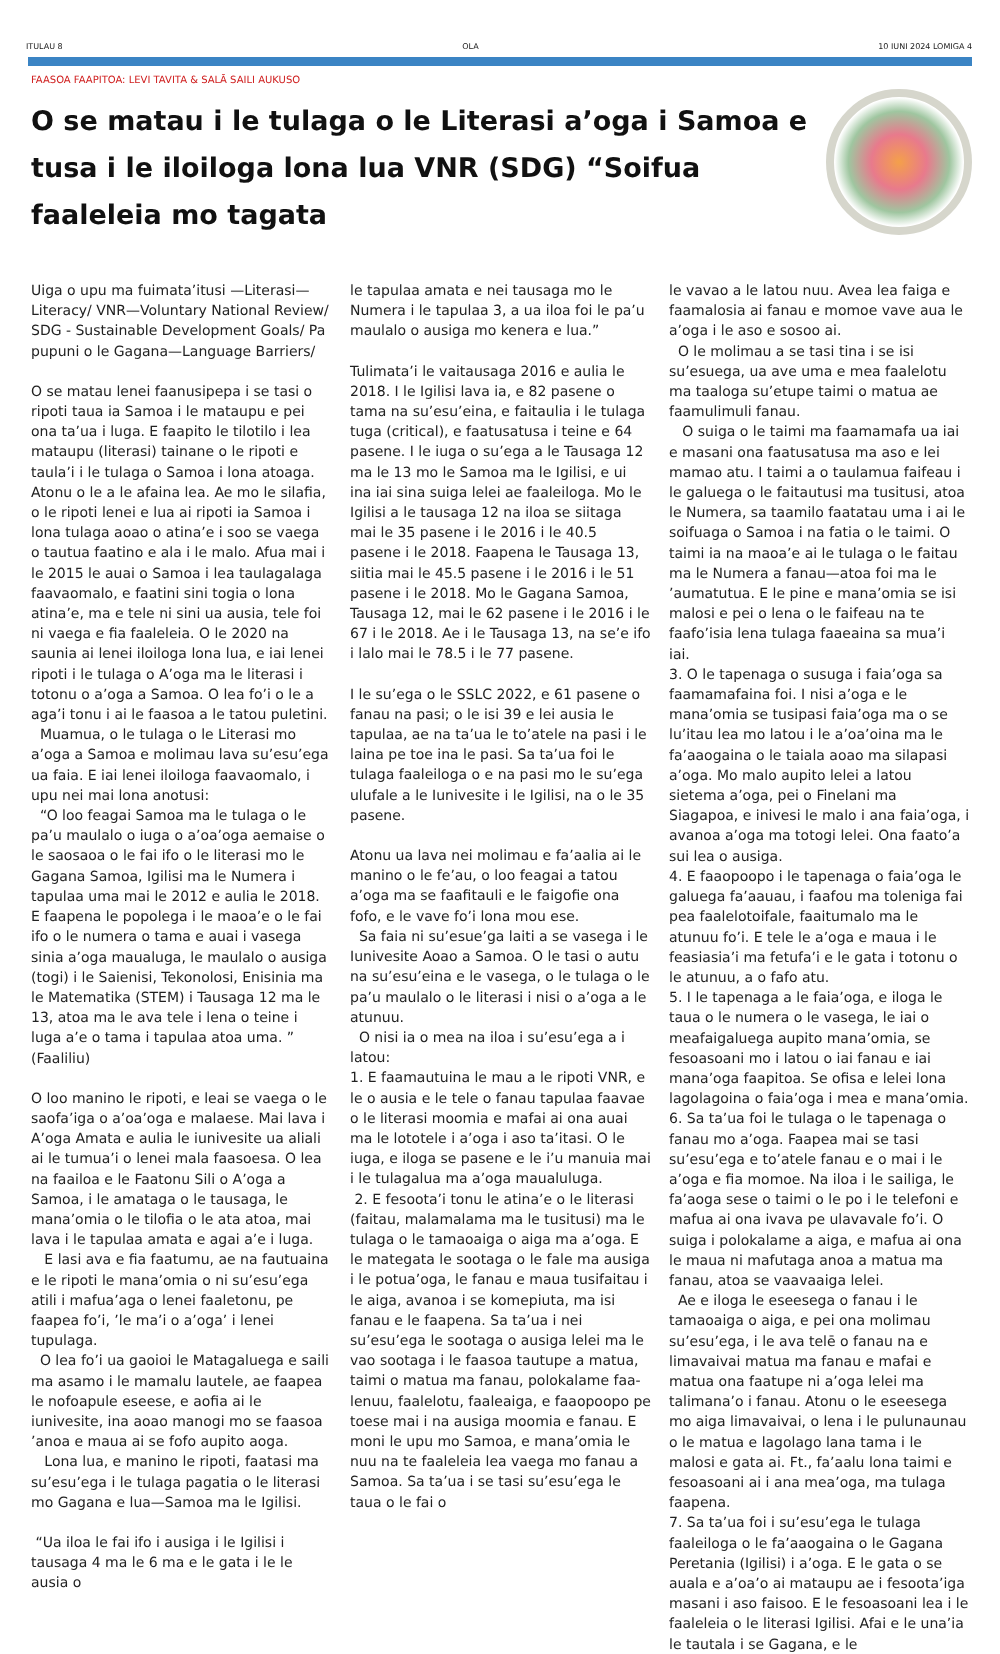ITULAU 8 OLA 10 IUNI 2024 LOMIGA 4
FAASOA FAAPITOA: LEVI TAVITA & SALĀ SAILI AUKUSO
O se matau i le tulaga o le Literasi a’oga i Samoa e tusa i le iloiloga lona lua VNR (SDG) “Soifua faaleleia mo tagata
Uiga o upu ma fuimata’itusi —Literasi—Literacy/ VNR—Voluntary National Review/ SDG - Sustainable Development Goals/ Pa pupuni o le Gagana—Language Barriers/
O se matau lenei faanusipepa i se tasi o ripoti taua ia Samoa i le mataupu e pei ona ta’ua i luga. E faapito le tilotilo i lea mataupu (literasi) tainane o le ripoti e taula’i i le tulaga o Samoa i lona atoaga. Atonu o le a le afaina lea. Ae mo le silafia, o le ripoti lenei e lua ai ripoti ia Samoa i lona tulaga aoao o atina’e i soo se vaega o tautua faatino e ala i le malo. Afua mai i le 2015 le auai o Samoa i lea taulagalaga faavaomalo, e faatini sini togia o lona atina’e, ma e tele ni sini ua ausia, tele foi ni vaega e fia faaleleia. O le 2020 na saunia ai lenei iloiloga lona lua, e iai lenei ripoti i le tulaga o A’oga ma le literasi i totonu o a’oga a Samoa. O lea fo’i o le a aga’i tonu i ai le faasoa a le tatou puletini.
Muamua, o le tulaga o le Literasi mo a’oga a Samoa e molimau lava su’esu’ega ua faia. E iai lenei iloiloga faavaomalo, i upu nei mai lona anotusi:
“O loo feagai Samoa ma le tulaga o le pa’u maulalo o iuga o a’oa’oga aemaise o le saosaoa o le fai ifo o le literasi mo le Gagana Samoa, Igilisi ma le Numera i tapulaa uma mai le 2012 e aulia le 2018. E faapena le popolega i le maoa’e o le fai ifo o le numera o tama e auai i vasega sinia a’oga maualuga, le maulalo o ausiga (togi) i le Saienisi, Tekonolosi, Enisinia ma le Matematika (STEM) i Tausaga 12 ma le 13, atoa ma le ava tele i lena o teine i luga a’e o tama i tapulaa atoa uma. ” (Faaliliu)
O loo manino le ripoti, e leai se vaega o le saofa’iga o a’oa’oga e malaese. Mai lava i A’oga Amata e aulia le iunivesite ua aliali ai le tumua’i o lenei mala faasoesa. O lea na faailoa e le Faatonu Sili o A’oga a Samoa, i le amataga o le tausaga, le mana’omia o le tilofia o le ata atoa, mai lava i le tapulaa amata e agai a’e i luga.
E lasi ava e fia faatumu, ae na fautuaina e le ripoti le mana’omia o ni su’esu’ega atili i mafua’aga o lenei faaletonu, pe faapea fo’i, ’le ma’i o a’oga’ i lenei tupulaga.
O lea fo’i ua gaoioi le Matagaluega e saili ma asamo i le mamalu lautele, ae faapea le nofoapule eseese, e aofia ai le iunivesite, ina aoao manogi mo se faasoa ’anoa e maua ai se fofo aupito aoga.
Lona lua, e manino le ripoti, faatasi ma su’esu’ega i le tulaga pagatia o le literasi mo Gagana e lua—Samoa ma le Igilisi.
“Ua iloa le fai ifo i ausiga i le Igilisi i tausaga 4 ma le 6 ma e le gata i le le ausia o
le tapulaa amata e nei tausaga mo le Numera i le tapulaa 3, a ua iloa foi le pa’u maulalo o ausiga mo kenera e lua.”
Tulimata’i le vaitausaga 2016 e aulia le 2018. I le Igilisi lava ia, e 82 pasene o tama na su’esu’eina, e faitaulia i le tulaga tuga (critical), e faatusatusa i teine e 64 pasene. I le iuga o su’ega a le Tausaga 12 ma le 13 mo le Samoa ma le Igilisi, e ui ina iai sina suiga lelei ae faaleiloga. Mo le Igilisi a le tausaga 12 na iloa se siitaga mai le 35 pasene i le 2016 i le 40.5 pasene i le 2018. Faapena le Tausaga 13, siitia mai le 45.5 pasene i le 2016 i le 51 pasene i le 2018. Mo le Gagana Samoa, Tausaga 12, mai le 62 pasene i le 2016 i le 67 i le 2018. Ae i le Tausaga 13, na se’e ifo i lalo mai le 78.5 i le 77 pasene.
I le su’ega o le SSLC 2022, e 61 pasene o fanau na pasi; o le isi 39 e lei ausia le tapulaa, ae na ta’ua le to’atele na pasi i le laina pe toe ina le pasi. Sa ta’ua foi le tulaga faaleiloga o e na pasi mo le su’ega ulufale a le Iunivesite i le Igilisi, na o le 35 pasene.
Atonu ua lava nei molimau e fa’aalia ai le manino o le fe’au, o loo feagai a tatou a’oga ma se faafitauli e le faigofie ona fofo, e le vave fo’i lona mou ese.
Sa faia ni su’esue’ga laiti a se vasega i le Iunivesite Aoao a Samoa. O le tasi o autu na su’esu’eina e le vasega, o le tulaga o le pa’u maulalo o le literasi i nisi o a’oga a le atunuu.
O nisi ia o mea na iloa i su’esu’ega a i latou:
1. E faamautuina le mau a le ripoti VNR, e le o ausia e le tele o fanau tapulaa faavae o le literasi moomia e mafai ai ona auai ma le lototele i a’oga i aso ta’itasi. O le iuga, e iloga se pasene e le i’u manuia mai i le tulagalua ma a’oga maualuluga.
2. E fesoota’i tonu le atina’e o le literasi (faitau, malamalama ma le tusitusi) ma le tulaga o le tamaoaiga o aiga ma a’oga. E le mategata le sootaga o le fale ma ausiga i le potua’oga, le fanau e maua tusifaitau i le aiga, avanoa i se komepiuta, ma isi fanau e le faapena. Sa ta’ua i nei su’esu’ega le sootaga o ausiga lelei ma le vao sootaga i le faasoa tautupe a matua, taimi o matua ma fanau, polokalame faa-lenuu, faalelotu, faaleaiga, e faaopoopo pe toese mai i na ausiga moomia e fanau. E moni le upu mo Samoa, e mana’omia le nuu na te faaleleia lea vaega mo fanau a Samoa. Sa ta’ua i se tasi su’esu’ega le taua o le fai o
le vavao a le latou nuu. Avea lea faiga e faamalosia ai fanau e momoe vave aua le a’oga i le aso e sosoo ai.
O le molimau a se tasi tina i se isi su’esuega, ua ave uma e mea faalelotu ma taaloga su’etupe taimi o matua ae faamulimuli fanau.
O suiga o le taimi ma faamamafa ua iai e masani ona faatusatusa ma aso e lei mamao atu. I taimi a o taulamua faifeau i le galuega o le faitautusi ma tusitusi, atoa le Numera, sa taamilo faatatau uma i ai le soifuaga o Samoa i na fatia o le taimi. O taimi ia na maoa’e ai le tulaga o le faitau ma le Numera a fanau—atoa foi ma le ’aumatutua. E le pine e mana’omia se isi malosi e pei o lena o le faifeau na te faafo’isia lena tulaga faaeaina sa mua’i iai.
3. O le tapenaga o susuga i faia’oga sa faamamafaina foi. I nisi a’oga e le mana’omia se tusipasi faia’oga ma o se lu’itau lea mo latou i le a’oa’oina ma le fa’aaogaina o le taiala aoao ma silapasi a’oga. Mo malo aupito lelei a latou sietema a’oga, pei o Finelani ma Siagapoa, e inivesi le malo i ana faia’oga, i avanoa a’oga ma totogi lelei. Ona faato’a sui lea o ausiga.
4. E faaopoopo i le tapenaga o faia’oga le galuega fa’aauau, i faafou ma toleniga fai pea faalelotoifale, faaitumalo ma le atunuu fo’i. E tele le a’oga e maua i le feasiasia’i ma fetufa’i e le gata i totonu o le atunuu, a o fafo atu.
5. I le tapenaga a le faia’oga, e iloga le taua o le numera o le vasega, le iai o meafaigaluega aupito mana’omia, se fesoasoani mo i latou o iai fanau e iai mana’oga faapitoa. Se ofisa e lelei lona lagolagoina o faia’oga i mea e mana’omia.
6. Sa ta’ua foi le tulaga o le tapenaga o fanau mo a’oga. Faapea mai se tasi su’esu’ega e to’atele fanau e o mai i le a’oga e fia momoe. Na iloa i le sailiga, le fa’aoga sese o taimi o le po i le telefoni e mafua ai ona ivava pe ulavavale fo’i. O suiga i polokalame a aiga, e mafua ai ona le maua ni mafutaga anoa a matua ma fanau, atoa se vaavaaiga lelei.
Ae e iloga le eseesega o fanau i le tamaoaiga o aiga, e pei ona molimau su’esu’ega, i le ava telē o fanau na e limavaivai matua ma fanau e mafai e matua ona faatupe ni a’oga lelei ma talimana’o i fanau. Atonu o le eseesega mo aiga limavaivai, o lena i le pulunaunau o le matua e lagolago lana tama i le malosi e gata ai. Ft., fa’aalu lona taimi e fesoasoani ai i ana mea’oga, ma tulaga faapena.
7. Sa ta’ua foi i su’esu’ega le tulaga faaleiloga o le fa’aaogaina o le Gagana Peretania (Igilisi) i a’oga. E le gata o se auala e a’oa’o ai mataupu ae i fesoota’iga masani i aso faisoo. E le fesoasoani lea i le faaleleia o le literasi Igilisi. Afai e le una’ia le tautala i se Gagana, e le